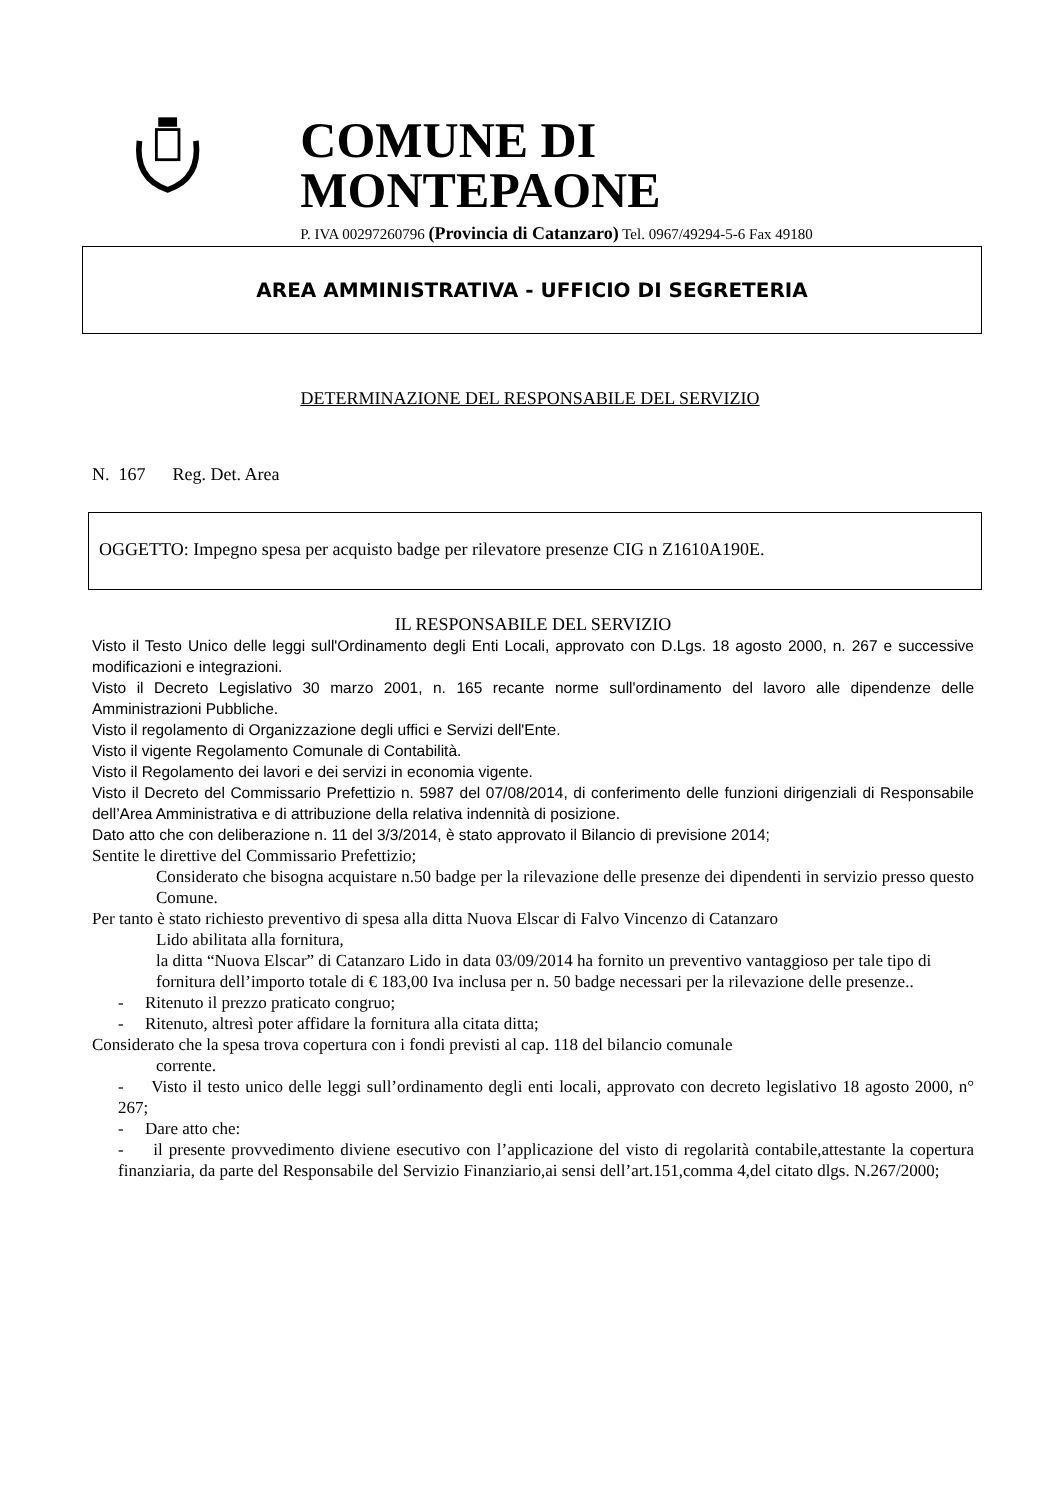COMUNE DI MONTEPAONE
P. IVA 00297260796 (Provincia di Catanzaro) Tel. 0967/49294-5-6 Fax 49180
AREA AMMINISTRATIVA - UFFICIO DI SEGRETERIA
DETERMINAZIONE DEL RESPONSABILE DEL SERVIZIO
N. 167 Reg. Det. Area
OGGETTO: Impegno spesa per acquisto badge per rilevatore presenze CIG n Z1610A190E.
IL RESPONSABILE DEL SERVIZIO
Visto il Testo Unico delle leggi sull'Ordinamento degli Enti Locali, approvato con D.Lgs. 18 agosto 2000, n. 267 e successive modificazioni e integrazioni.
Visto il Decreto Legislativo 30 marzo 2001, n. 165 recante norme sull'ordinamento del lavoro alle dipendenze delle Amministrazioni Pubbliche.
Visto il regolamento di Organizzazione degli uffici e Servizi dell'Ente.
Visto il vigente Regolamento Comunale di Contabilità.
Visto il Regolamento dei lavori e dei servizi in economia vigente.
Visto il Decreto del Commissario Prefettizio n. 5987 del 07/08/2014, di conferimento delle funzioni dirigenziali di Responsabile dell’Area Amministrativa e di attribuzione della relativa indennità di posizione.
Dato atto che con deliberazione n. 11 del 3/3/2014, è stato approvato il Bilancio di previsione 2014;
Sentite le direttive del Commissario Prefettizio;
Considerato che bisogna acquistare n.50 badge per la rilevazione delle presenze dei dipendenti in servizio presso questo Comune.
Per tanto è stato richiesto preventivo di spesa alla ditta Nuova Elscar di Falvo Vincenzo di Catanzaro
Lido abilitata alla fornitura,
la ditta “Nuova Elscar” di Catanzaro Lido in data 03/09/2014 ha fornito un preventivo vantaggioso per tale tipo di fornitura dell’importo totale di € 183,00 Iva inclusa per n. 50 badge necessari per la rilevazione delle presenze..
- Ritenuto il prezzo praticato congruo;
- Ritenuto, altresì poter affidare la fornitura alla citata ditta;
Considerato che la spesa trova copertura con i fondi previsti al cap. 118 del bilancio comunale
corrente.
- Visto il testo unico delle leggi sull’ordinamento degli enti locali, approvato con decreto legislativo 18 agosto 2000, n° 267;
- Dare atto che:
- il presente provvedimento diviene esecutivo con l’applicazione del visto di regolarità contabile,attestante la copertura finanziaria, da parte del Responsabile del Servizio Finanziario,ai sensi dell’art.151,comma 4,del citato dlgs. N.267/2000;